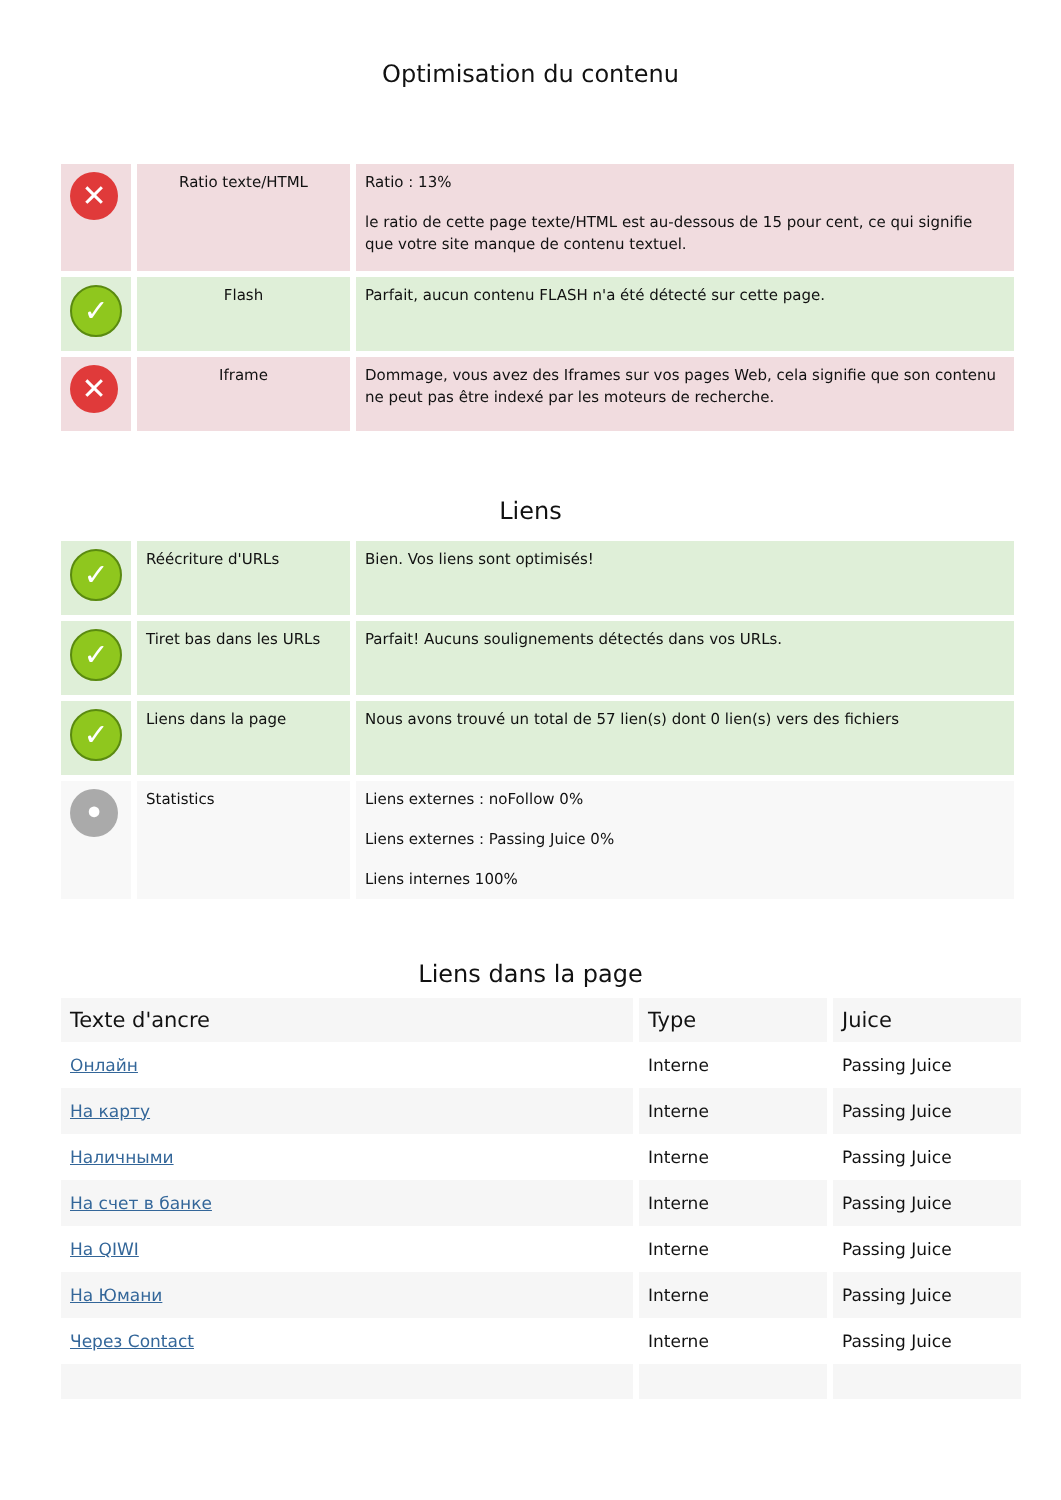Optimisation du contenu
| ✕ | Ratio texte/HTML | Ratio : 13% le ratio de cette page texte/HTML est au-dessous de 15 pour cent, ce qui signifie que votre site manque de contenu textuel. |
| ✓ | Flash | Parfait, aucun contenu FLASH n'a été détecté sur cette page. |
| ✕ | Iframe | Dommage, vous avez des Iframes sur vos pages Web, cela signifie que son contenu ne peut pas être indexé par les moteurs de recherche. |
Liens
| ✓ | Réécriture d'URLs | Bien. Vos liens sont optimisés! |
| ✓ | Tiret bas dans les URLs | Parfait! Aucuns soulignements détectés dans vos URLs. |
| ✓ | Liens dans la page | Nous avons trouvé un total de 57 lien(s) dont 0 lien(s) vers des fichiers |
| • | Statistics | Liens externes : noFollow 0% Liens externes : Passing Juice 0% Liens internes 100% |
Liens dans la page
| Texte d'ancre | Type | Juice |
| --- | --- | --- |
| Онлайн | Interne | Passing Juice |
| На карту | Interne | Passing Juice |
| Наличными | Interne | Passing Juice |
| На счет в банке | Interne | Passing Juice |
| На QIWI | Interne | Passing Juice |
| На Юмани | Interne | Passing Juice |
| Через Contact | Interne | Passing Juice |